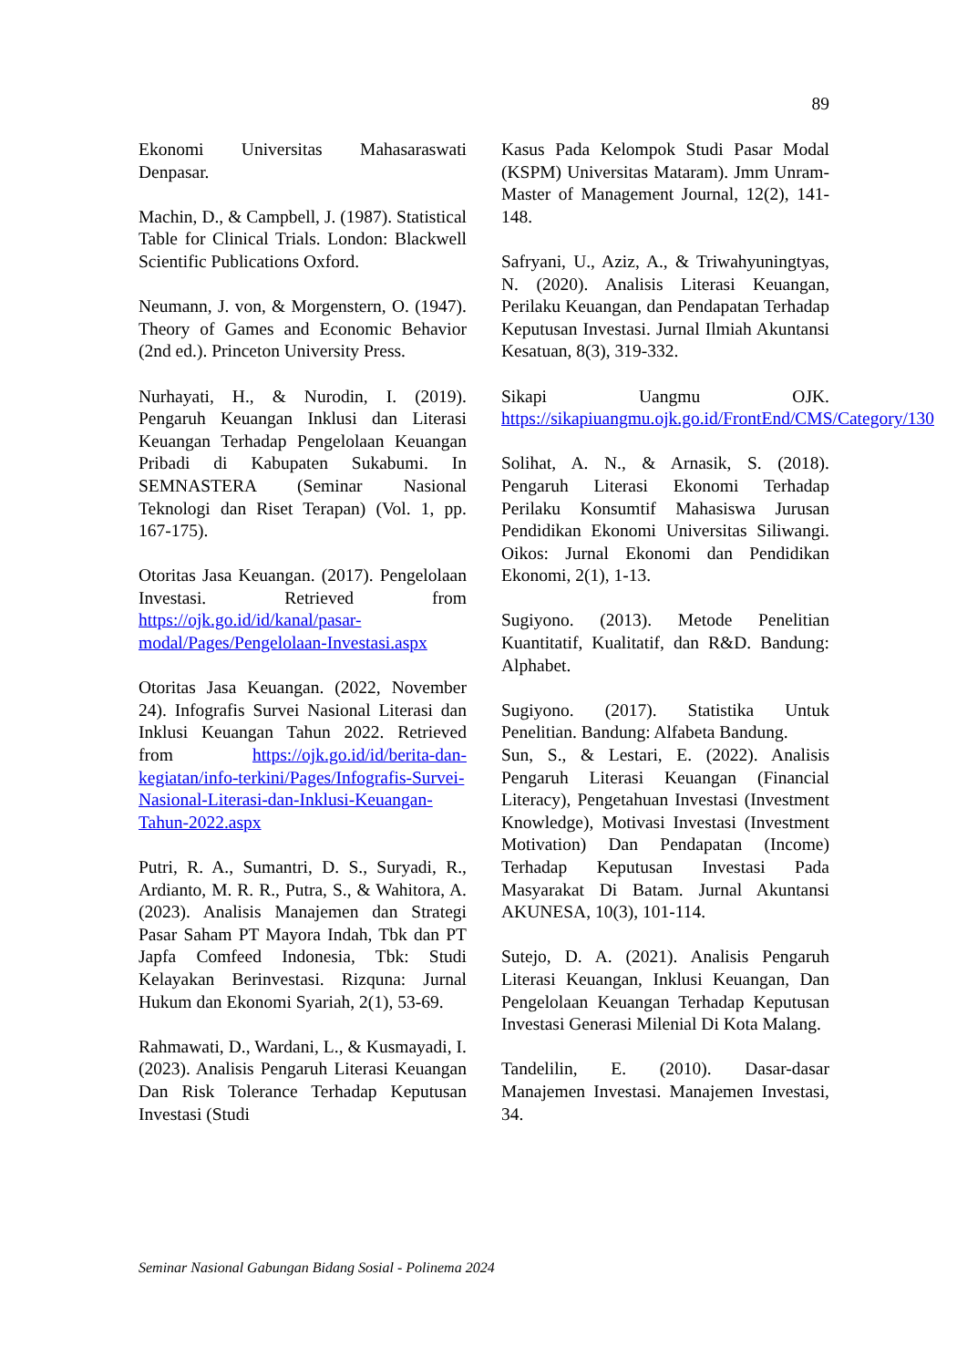89
Ekonomi Universitas Mahasaraswati Denpasar.
Machin, D., & Campbell, J. (1987). Statistical Table for Clinical Trials. London: Blackwell Scientific Publications Oxford.
Neumann, J. von, & Morgenstern, O. (1947). Theory of Games and Economic Behavior (2nd ed.). Princeton University Press.
Nurhayati, H., & Nurodin, I. (2019). Pengaruh Keuangan Inklusi dan Literasi Keuangan Terhadap Pengelolaan Keuangan Pribadi di Kabupaten Sukabumi. In SEMNASTERA (Seminar Nasional Teknologi dan Riset Terapan) (Vol. 1, pp. 167-175).
Otoritas Jasa Keuangan. (2017). Pengelolaan Investasi. Retrieved from https://ojk.go.id/id/kanal/pasar-modal/Pages/Pengelolaan-Investasi.aspx
Otoritas Jasa Keuangan. (2022, November 24). Infografis Survei Nasional Literasi dan Inklusi Keuangan Tahun 2022. Retrieved from https://ojk.go.id/id/berita-dan-kegiatan/info-terkini/Pages/Infografis-Survei-Nasional-Literasi-dan-Inklusi-Keuangan-Tahun-2022.aspx
Putri, R. A., Sumantri, D. S., Suryadi, R., Ardianto, M. R. R., Putra, S., & Wahitora, A. (2023). Analisis Manajemen dan Strategi Pasar Saham PT Mayora Indah, Tbk dan PT Japfa Comfeed Indonesia, Tbk: Studi Kelayakan Berinvestasi. Rizquna: Jurnal Hukum dan Ekonomi Syariah, 2(1), 53-69.
Rahmawati, D., Wardani, L., & Kusmayadi, I. (2023). Analisis Pengaruh Literasi Keuangan Dan Risk Tolerance Terhadap Keputusan Investasi (Studi
Kasus Pada Kelompok Studi Pasar Modal (KSPM) Universitas Mataram). Jmm Unram-Master of Management Journal, 12(2), 141-148.
Safryani, U., Aziz, A., & Triwahyuningtyas, N. (2020). Analisis Literasi Keuangan, Perilaku Keuangan, dan Pendapatan Terhadap Keputusan Investasi. Jurnal Ilmiah Akuntansi Kesatuan, 8(3), 319-332.
Sikapi Uangmu OJK. https://sikapiuangmu.ojk.go.id/FrontEnd/CMS/Category/130
Solihat, A. N., & Arnasik, S. (2018). Pengaruh Literasi Ekonomi Terhadap Perilaku Konsumtif Mahasiswa Jurusan Pendidikan Ekonomi Universitas Siliwangi. Oikos: Jurnal Ekonomi dan Pendidikan Ekonomi, 2(1), 1-13.
Sugiyono. (2013). Metode Penelitian Kuantitatif, Kualitatif, dan R&D. Bandung: Alphabet.
Sugiyono. (2017). Statistika Untuk Penelitian. Bandung: Alfabeta Bandung.
Sun, S., & Lestari, E. (2022). Analisis Pengaruh Literasi Keuangan (Financial Literacy), Pengetahuan Investasi (Investment Knowledge), Motivasi Investasi (Investment Motivation) Dan Pendapatan (Income) Terhadap Keputusan Investasi Pada Masyarakat Di Batam. Jurnal Akuntansi AKUNESA, 10(3), 101-114.
Sutejo, D. A. (2021). Analisis Pengaruh Literasi Keuangan, Inklusi Keuangan, Dan Pengelolaan Keuangan Terhadap Keputusan Investasi Generasi Milenial Di Kota Malang.
Tandelilin, E. (2010). Dasar-dasar Manajemen Investasi. Manajemen Investasi, 34.
Seminar Nasional Gabungan Bidang Sosial - Polinema 2024